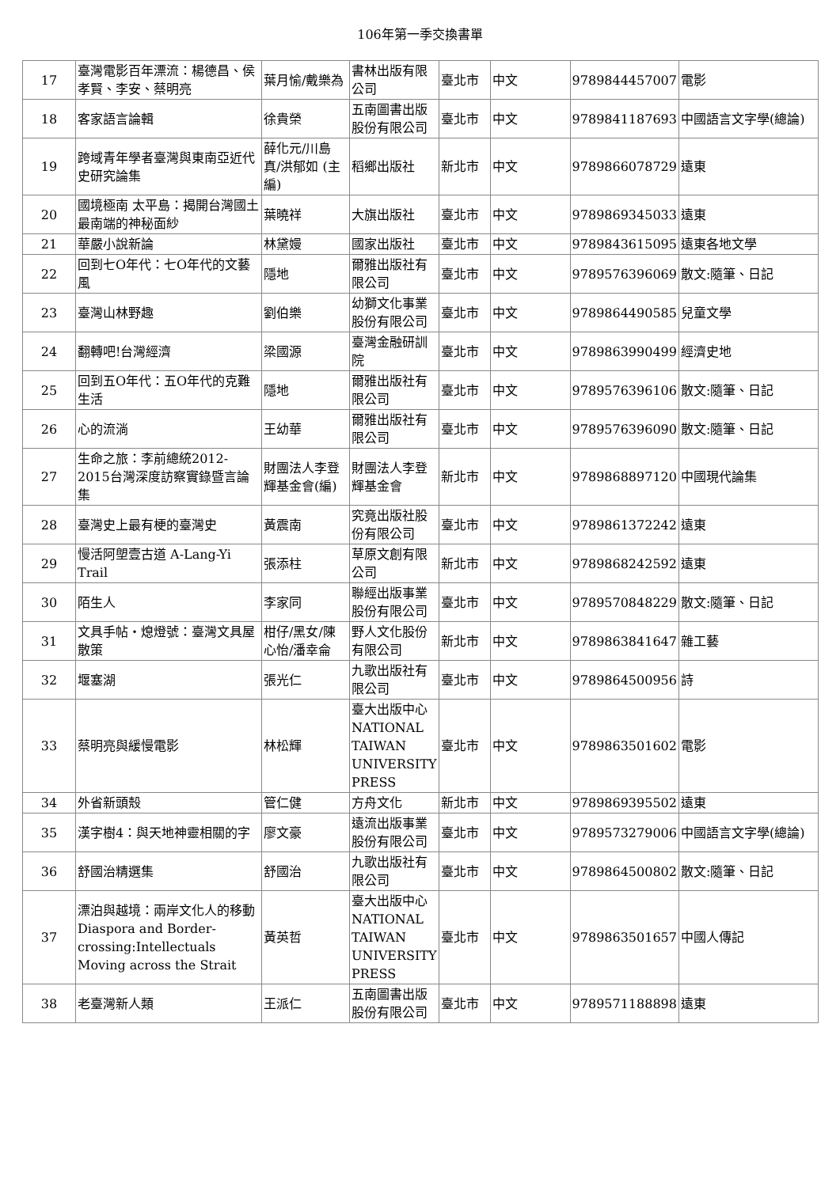106年第一季交換書單
| 17 | 臺灣電影百年漂流：楊德昌、侯孝賢、李安、蔡明亮 | 葉月愉/戴樂為 | 書林出版有限公司 | 臺北市 | 中文 | 9789844457007 | 電影 |
| 18 | 客家語言論輯 | 徐貴榮 | 五南圖書出版股份有限公司 | 臺北市 | 中文 | 9789841187693 | 中國語言文字學(總論) |
| 19 | 跨域青年學者臺灣與東南亞近代史研究論集 | 薛化元/川島真/洪郁如 (主編) | 稻鄉出版社 | 新北市 | 中文 | 9789866078729 | 遠東 |
| 20 | 國境極南 太平島：揭開台灣國土最南端的神秘面紗 | 葉曉祥 | 大旗出版社 | 臺北市 | 中文 | 9789869345033 | 遠東 |
| 21 | 華嚴小說新論 | 林黛嫚 | 國家出版社 | 臺北市 | 中文 | 9789843615095 | 遠東各地文學 |
| 22 | 回到七O年代：七O年代的文藝風 | 隱地 | 爾雅出版社有限公司 | 臺北市 | 中文 | 9789576396069 | 散文:隨筆、日記 |
| 23 | 臺灣山林野趣 | 劉伯樂 | 幼獅文化事業股份有限公司 | 臺北市 | 中文 | 9789864490585 | 兒童文學 |
| 24 | 翻轉吧!台灣經濟 | 梁國源 | 臺灣金融研訓院 | 臺北市 | 中文 | 9789863990499 | 經濟史地 |
| 25 | 回到五O年代：五O年代的克難生活 | 隱地 | 爾雅出版社有限公司 | 臺北市 | 中文 | 9789576396106 | 散文:隨筆、日記 |
| 26 | 心的流淌 | 王幼華 | 爾雅出版社有限公司 | 臺北市 | 中文 | 9789576396090 | 散文:隨筆、日記 |
| 27 | 生命之旅：李前總統2012-2015台灣深度訪察實錄暨言論集 | 財團法人李登輝基金會(編) | 財團法人李登輝基金會 | 新北市 | 中文 | 9789868897120 | 中國現代論集 |
| 28 | 臺灣史上最有梗的臺灣史 | 黃震南 | 究竟出版社股份有限公司 | 臺北市 | 中文 | 9789861372242 | 遠東 |
| 29 | 慢活阿塱壹古道 A-Lang-Yi Trail | 張添柱 | 草原文創有限公司 | 新北市 | 中文 | 9789868242592 | 遠東 |
| 30 | 陌生人 | 李家同 | 聯經出版事業股份有限公司 | 臺北市 | 中文 | 9789570848229 | 散文:隨筆、日記 |
| 31 | 文具手帖・熄燈號：臺灣文具屋散策 | 柑仔/黑女/陳心怡/潘幸侖 | 野人文化股份有限公司 | 新北市 | 中文 | 9789863841647 | 雜工藝 |
| 32 | 堰塞湖 | 張光仁 | 九歌出版社有限公司 | 臺北市 | 中文 | 9789864500956 | 詩 |
| 33 | 蔡明亮與緩慢電影 | 林松輝 | 臺大出版中心 NATIONAL TAIWAN UNIVERSITY PRESS | 臺北市 | 中文 | 9789863501602 | 電影 |
| 34 | 外省新頭殼 | 管仁健 | 方舟文化 | 新北市 | 中文 | 9789869395502 | 遠東 |
| 35 | 漢字樹4：與天地神靈相關的字 | 廖文豪 | 遠流出版事業股份有限公司 | 臺北市 | 中文 | 9789573279006 | 中國語言文字學(總論) |
| 36 | 舒國治精選集 | 舒國治 | 九歌出版社有限公司 | 臺北市 | 中文 | 9789864500802 | 散文:隨筆、日記 |
| 37 | 漂泊與越境：兩岸文化人的移動 Diaspora and Border-crossing:Intellectuals Moving across the Strait | 黃英哲 | 臺大出版中心 NATIONAL TAIWAN UNIVERSITY PRESS | 臺北市 | 中文 | 9789863501657 | 中國人傳記 |
| 38 | 老臺灣新人類 | 王派仁 | 五南圖書出版股份有限公司 | 臺北市 | 中文 | 9789571188898 | 遠東 |